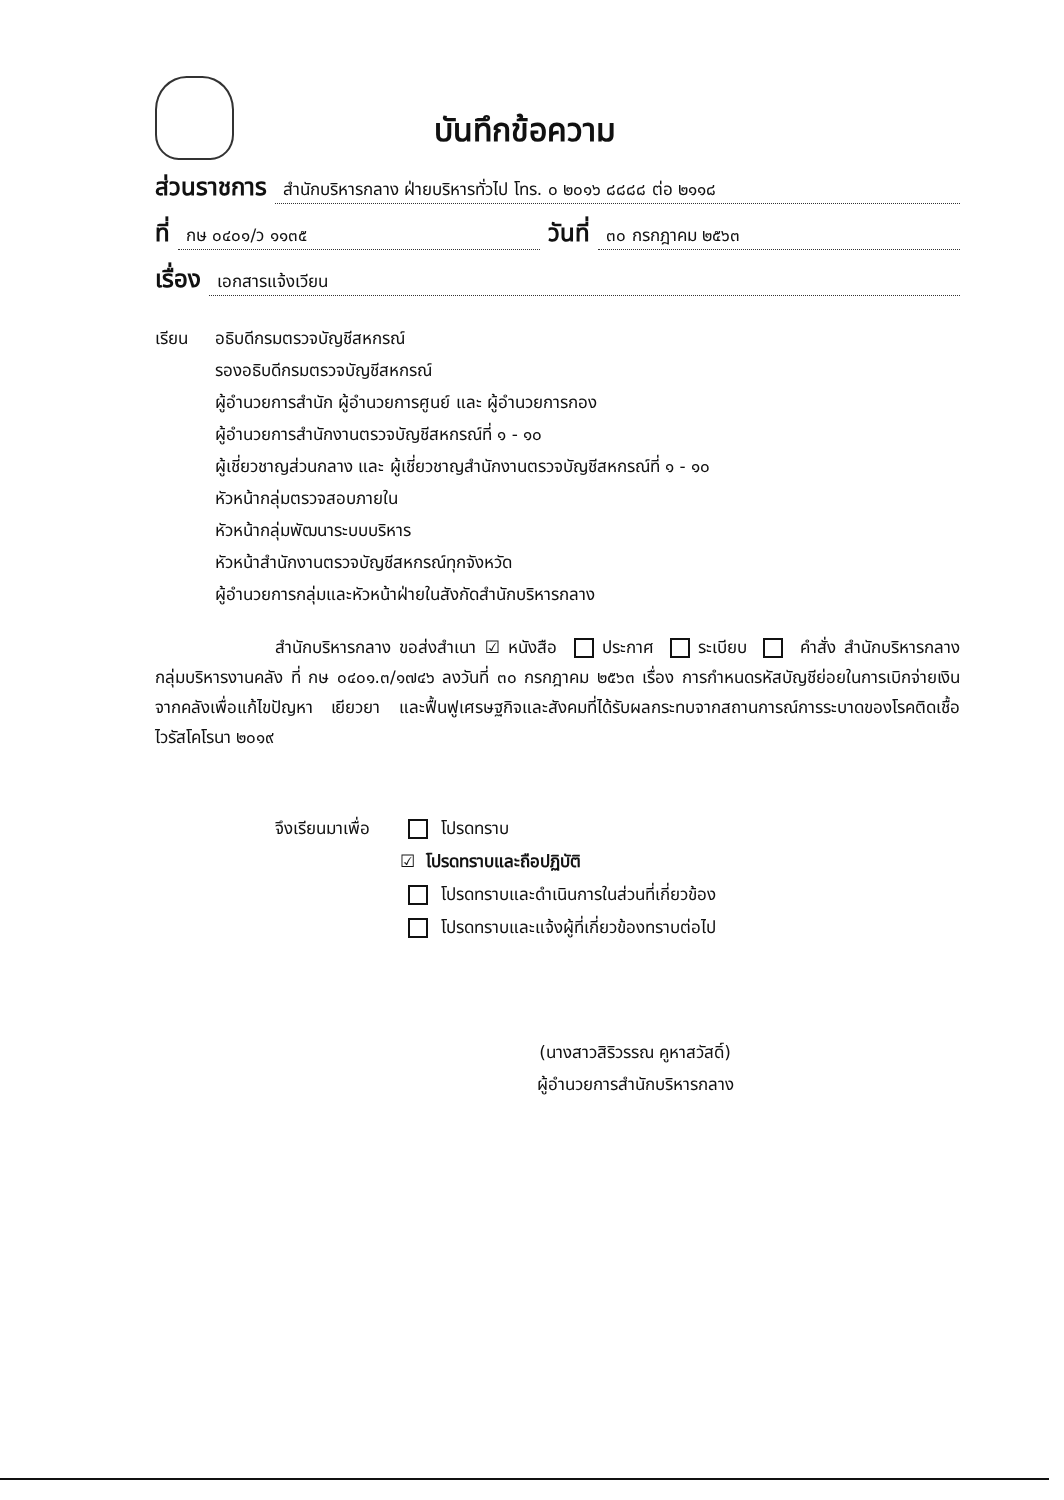บันทึกข้อความ
ส่วนราชการ สำนักบริหารกลาง ฝ่ายบริหารทั่วไป โทร. ๐ ๒๐๑๖ ๘๘๘๘ ต่อ ๒๑๑๘
ที่ กษ ๐๔๐๑/ว ๑๑๓๕ วันที่ ๓๐ กรกฎาคม ๒๕๖๓
เรื่อง เอกสารแจ้งเวียน
เรียน อธิบดีกรมตรวจบัญชีสหกรณ์
รองอธิบดีกรมตรวจบัญชีสหกรณ์
ผู้อำนวยการสำนัก ผู้อำนวยการศูนย์ และ ผู้อำนวยการกอง
ผู้อำนวยการสำนักงานตรวจบัญชีสหกรณ์ที่ ๑ - ๑๐
ผู้เชี่ยวชาญส่วนกลาง และ ผู้เชี่ยวชาญสำนักงานตรวจบัญชีสหกรณ์ที่ ๑ - ๑๐
หัวหน้ากลุ่มตรวจสอบภายใน
หัวหน้ากลุ่มพัฒนาระบบบริหาร
หัวหน้าสำนักงานตรวจบัญชีสหกรณ์ทุกจังหวัด
ผู้อำนวยการกลุ่มและหัวหน้าฝ่ายในสังกัดสำนักบริหารกลาง
สำนักบริหารกลาง ขอส่งสำเนา ☑ หนังสือ ประกาศ ระเบียบ คำสั่ง สำนักบริหารกลาง กลุ่มบริหารงานคลัง ที่ กษ ๐๔๐๑.๓/๑๗๔๖ ลงวันที่ ๓๐ กรกฎาคม ๒๕๖๓ เรื่อง การกำหนดรหัสบัญชีย่อยในการเบิกจ่ายเงินจากคลังเพื่อแก้ไขปัญหา เยียวยา และฟื้นฟูเศรษฐกิจและสังคมที่ได้รับผลกระทบจากสถานการณ์การระบาดของโรคติดเชื้อไวรัสโคโรนา ๒๐๑๙
จึงเรียนมาเพื่อ
โปรดทราบ
☑ โปรดทราบและถือปฏิบัติ
โปรดทราบและดำเนินการในส่วนที่เกี่ยวข้อง
โปรดทราบและแจ้งผู้ที่เกี่ยวข้องทราบต่อไป
(นางสาวสิริวรรณ คูหาสวัสดิ์)
ผู้อำนวยการสำนักบริหารกลาง